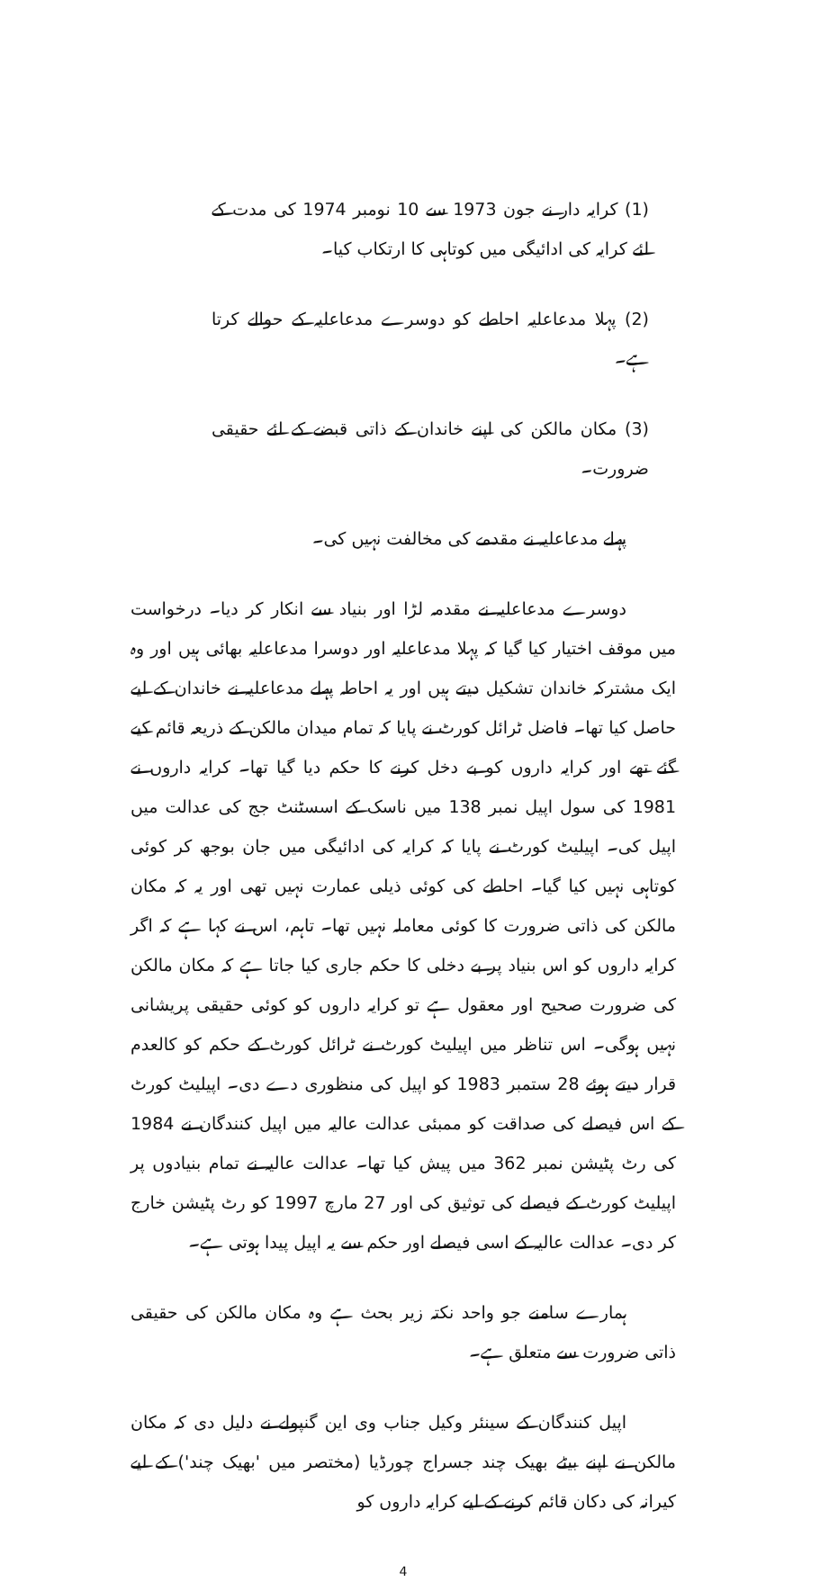(1) کرایہ دار نے جون 1973 سے 10 نومبر 1974 کی مدت کے لئے کرایہ کی ادائیگی میں کوتاہی کا ارتکاب کیا۔
(2) پہلا مدعاعلیہ احاطے کو دوسرے مدعاعلیہ کے حوالے کرتا ہے۔
(3) مکان مالکن کی اپنے خاندان کے ذاتی قبضے کے لئے حقیقی ضرورت۔
پہلے مدعاعلیہ نے مقدمے کی مخالفت نہیں کی۔
دوسرے مدعاعلیہ نے مقدمہ لڑا اور بنیاد سے انکار کر دیا۔ درخواست میں موقف اختیار کیا گیا کہ پہلا مدعاعلیہ اور دوسرا مدعاعلیہ بھائی ہیں اور وہ ایک مشترکہ خاندان تشکیل دیتے ہیں اور یہ احاطہ پہلے مدعاعلیہ نے خاندان کے لیے حاصل کیا تھا۔ فاضل ٹرائل کورٹ نے پایا کہ تمام میدان مالکن کے ذریعہ قائم کیے گئے تھے اور کرایہ داروں کو بے دخل کرنے کا حکم دیا گیا تھا۔ کرایہ داروں نے 1981 کی سول اپیل نمبر 138 میں ناسک کے اسسٹنٹ جج کی عدالت میں اپیل کی۔ اپیلیٹ کورٹ نے پایا کہ کرایہ کی ادائیگی میں جان بوجھ کر کوئی کوتاہی نہیں کیا گیا۔ احاطے کی کوئی ذیلی عمارت نہیں تھی اور یہ کہ مکان مالکن کی ذاتی ضرورت کا کوئی معاملہ نہیں تھا۔ تاہم، اس نے کہا ہے کہ اگر کرایہ داروں کو اس بنیاد پر بے دخلی کا حکم جاری کیا جاتا ہے کہ مکان مالکن کی ضرورت صحیح اور معقول ہے تو کرایہ داروں کو کوئی حقیقی پریشانی نہیں ہوگی۔ اس تناظر میں اپیلیٹ کورٹ نے ٹرائل کورٹ کے حکم کو کالعدم قرار دیتے ہوئے 28 ستمبر 1983 کو اپیل کی منظوری دے دی۔ اپیلیٹ کورٹ کے اس فیصلے کی صداقت کو ممبئی عدالت عالیہ میں اپیل کنندگان نے 1984 کی رٹ پٹیشن نمبر 362 میں پیش کیا تھا۔ عدالت عالیہ نے تمام بنیادوں پر اپیلیٹ کورٹ کے فیصلے کی توثیق کی اور 27 مارچ 1997 کو رٹ پٹیشن خارج کر دی۔ عدالت عالیہ کے اسی فیصلے اور حکم سے یہ اپیل پیدا ہوتی ہے۔
ہمارے سامنے جو واحد نکتہ زیر بحث ہے وہ مکان مالکن کی حقیقی ذاتی ضرورت سے متعلق ہے۔
اپیل کنندگان کے سینئر وکیل جناب وی این گنپولے نے دلیل دی کہ مکان مالکن نے اپنے بیٹے بھیک چند جسراج چورڈیا (مختصر میں 'بھیک چند') کے لیے کیرانہ کی دکان قائم کرنے کے لیے کرایہ داروں کو
4